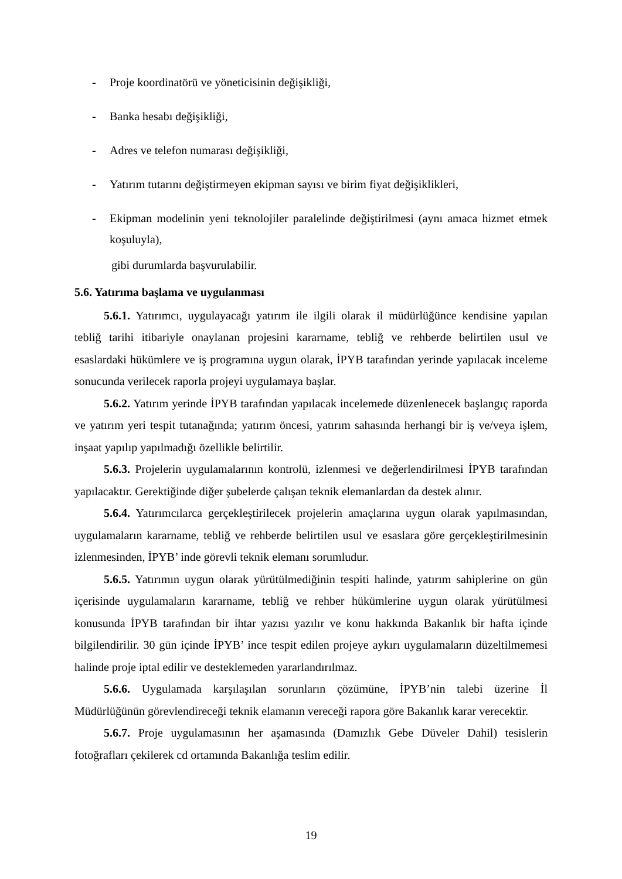- Proje koordinatörü ve yöneticisinin değişikliği,
- Banka hesabı değişikliği,
- Adres ve telefon numarası değişikliği,
- Yatırım tutarını değiştirmeyen ekipman sayısı ve birim fiyat değişiklikleri,
- Ekipman modelinin yeni teknolojiler paralelinde değiştirilmesi (aynı amaca hizmet etmek koşuluyla),
gibi durumlarda başvurulabilir.
5.6. Yatırıma başlama ve uygulanması
5.6.1. Yatırımcı, uygulayacağı yatırım ile ilgili olarak il müdürlüğünce kendisine yapılan tebliğ tarihi itibariyle onaylanan projesini kararname, tebliğ ve rehberde belirtilen usul ve esaslardaki hükümlere ve iş programına uygun olarak, İPYB tarafından yerinde yapılacak inceleme sonucunda verilecek raporla projeyi uygulamaya başlar.
5.6.2. Yatırım yerinde İPYB tarafından yapılacak incelemede düzenlenecek başlangıç raporda ve yatırım yeri tespit tutanağında; yatırım öncesi, yatırım sahasında herhangi bir iş ve/veya işlem, inşaat yapılıp yapılmadığı özellikle belirtilir.
5.6.3. Projelerin uygulamalarının kontrolü, izlenmesi ve değerlendirilmesi İPYB tarafından yapılacaktır. Gerektiğinde diğer şubelerde çalışan teknik elemanlardan da destek alınır.
5.6.4. Yatırımcılarca gerçekleştirilecek projelerin amaçlarına uygun olarak yapılmasından, uygulamaların kararname, tebliğ ve rehberde belirtilen usul ve esaslara göre gerçekleştirilmesinin izlenmesinden, İPYB’ inde görevli teknik elemanı sorumludur.
5.6.5. Yatırımın uygun olarak yürütülmediğinin tespiti halinde, yatırım sahiplerine on gün içerisinde uygulamaların kararname, tebliğ ve rehber hükümlerine uygun olarak yürütülmesi konusunda İPYB tarafından bir ihtar yazısı yazılır ve konu hakkında Bakanlık bir hafta içinde bilgilendirilir. 30 gün içinde İPYB’ ince tespit edilen projeye aykırı uygulamaların düzeltilmemesi halinde proje iptal edilir ve desteklemeden yararlandırılmaz.
5.6.6. Uygulamada karşılaşılan sorunların çözümüne, İPYB’nin talebi üzerine İl Müdürlüğünün görevlendireceği teknik elamanın vereceği rapora göre Bakanlık karar verecektir.
5.6.7. Proje uygulamasının her aşamasında (Damızlık Gebe Düveler Dahil) tesislerin fotoğrafları çekilerek cd ortamında Bakanlığa teslim edilir.
19